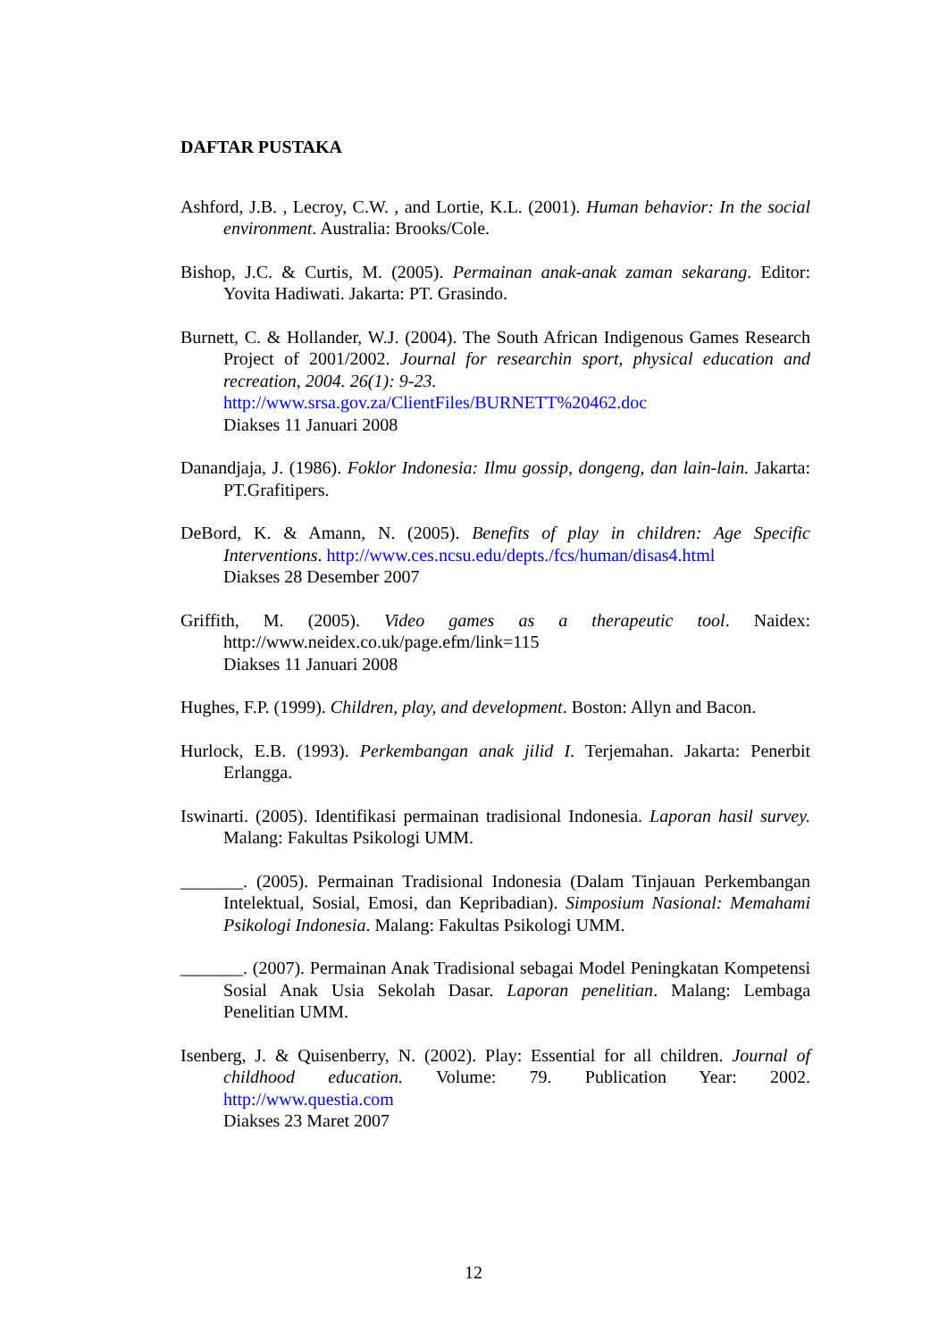DAFTAR PUSTAKA
Ashford, J.B. , Lecroy, C.W. , and Lortie, K.L. (2001). Human behavior: In the social environment. Australia: Brooks/Cole.
Bishop, J.C. & Curtis, M. (2005). Permainan anak-anak zaman sekarang. Editor: Yovita Hadiwati. Jakarta: PT. Grasindo.
Burnett, C. & Hollander, W.J. (2004). The South African Indigenous Games Research Project of 2001/2002. Journal for researchin sport, physical education and recreation, 2004. 26(1): 9-23.
http://www.srsa.gov.za/ClientFiles/BURNETT%20462.doc
Diakses 11 Januari 2008
Danandjaja, J. (1986). Foklor Indonesia: Ilmu gossip, dongeng, dan lain-lain. Jakarta: PT.Grafitipers.
DeBord, K. & Amann, N. (2005). Benefits of play in children: Age Specific Interventions. http://www.ces.ncsu.edu/depts./fcs/human/disas4.html
Diakses 28 Desember 2007
Griffith, M. (2005). Video games as a therapeutic tool. Naidex: http://www.neidex.co.uk/page.efm/link=115
Diakses 11 Januari 2008
Hughes, F.P. (1999). Children, play, and development. Boston: Allyn and Bacon.
Hurlock, E.B. (1993). Perkembangan anak jilid I. Terjemahan. Jakarta: Penerbit Erlangga.
Iswinarti. (2005). Identifikasi permainan tradisional Indonesia. Laporan hasil survey. Malang: Fakultas Psikologi UMM.
_______. (2005). Permainan Tradisional Indonesia (Dalam Tinjauan Perkembangan Intelektual, Sosial, Emosi, dan Kepribadian). Simposium Nasional: Memahami Psikologi Indonesia. Malang: Fakultas Psikologi UMM.
_______. (2007). Permainan Anak Tradisional sebagai Model Peningkatan Kompetensi Sosial Anak Usia Sekolah Dasar. Laporan penelitian. Malang: Lembaga Penelitian UMM.
Isenberg, J. & Quisenberry, N. (2002). Play: Essential for all children. Journal of childhood education. Volume: 79. Publication Year: 2002. http://www.questia.com
Diakses 23 Maret 2007
12